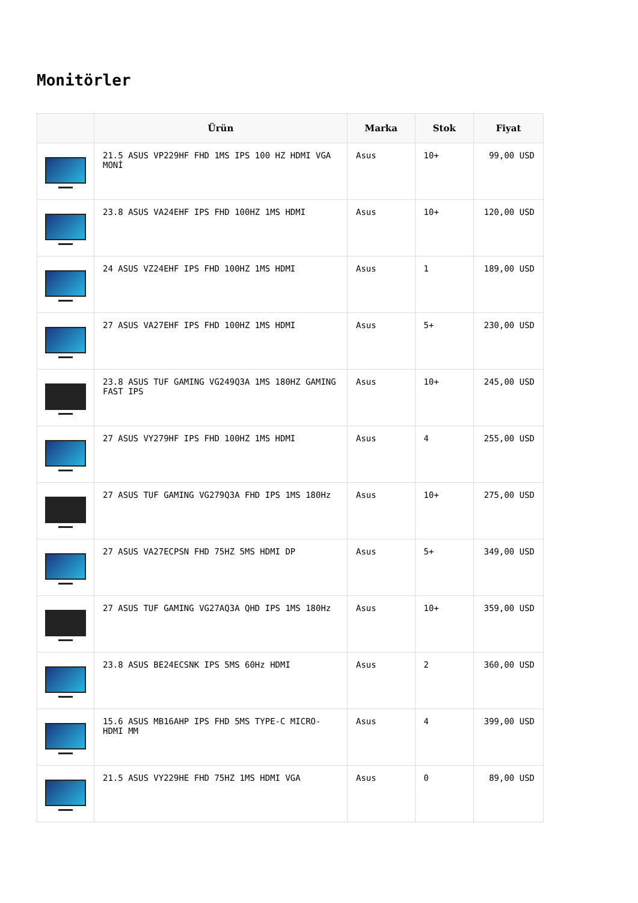Monitörler
| | Ürün | Marka | Stok | Fiyat |
| --- | --- | --- | --- | --- |
| | 21.5 ASUS VP229HF FHD 1MS IPS 100 HZ HDMI VGA MONİ | Asus | 10+ | 99,00 USD |
| | 23.8 ASUS VA24EHF IPS FHD 100HZ 1MS HDMI | Asus | 10+ | 120,00 USD |
| | 24 ASUS VZ24EHF IPS FHD 100HZ 1MS HDMI | Asus | 1 | 189,00 USD |
| | 27 ASUS VA27EHF IPS FHD 100HZ 1MS HDMI | Asus | 5+ | 230,00 USD |
| | 23.8 ASUS TUF GAMING VG249Q3A 1MS 180HZ GAMING FAST IPS | Asus | 10+ | 245,00 USD |
| | 27 ASUS VY279HF IPS FHD 100HZ 1MS HDMI | Asus | 4 | 255,00 USD |
| | 27 ASUS TUF GAMING VG279Q3A FHD IPS 1MS 180Hz | Asus | 10+ | 275,00 USD |
| | 27 ASUS VA27ECPSN FHD 75HZ 5MS HDMI DP | Asus | 5+ | 349,00 USD |
| | 27 ASUS TUF GAMING VG27AQ3A QHD IPS 1MS 180Hz | Asus | 10+ | 359,00 USD |
| | 23.8 ASUS BE24ECSNK IPS 5MS 60Hz HDMI | Asus | 2 | 360,00 USD |
| | 15.6 ASUS MB16AHP IPS FHD 5MS TYPE-C MICRO-HDMI MM | Asus | 4 | 399,00 USD |
| | 21.5 ASUS VY229HE FHD 75HZ 1MS HDMI VGA | Asus | 0 | 89,00 USD |